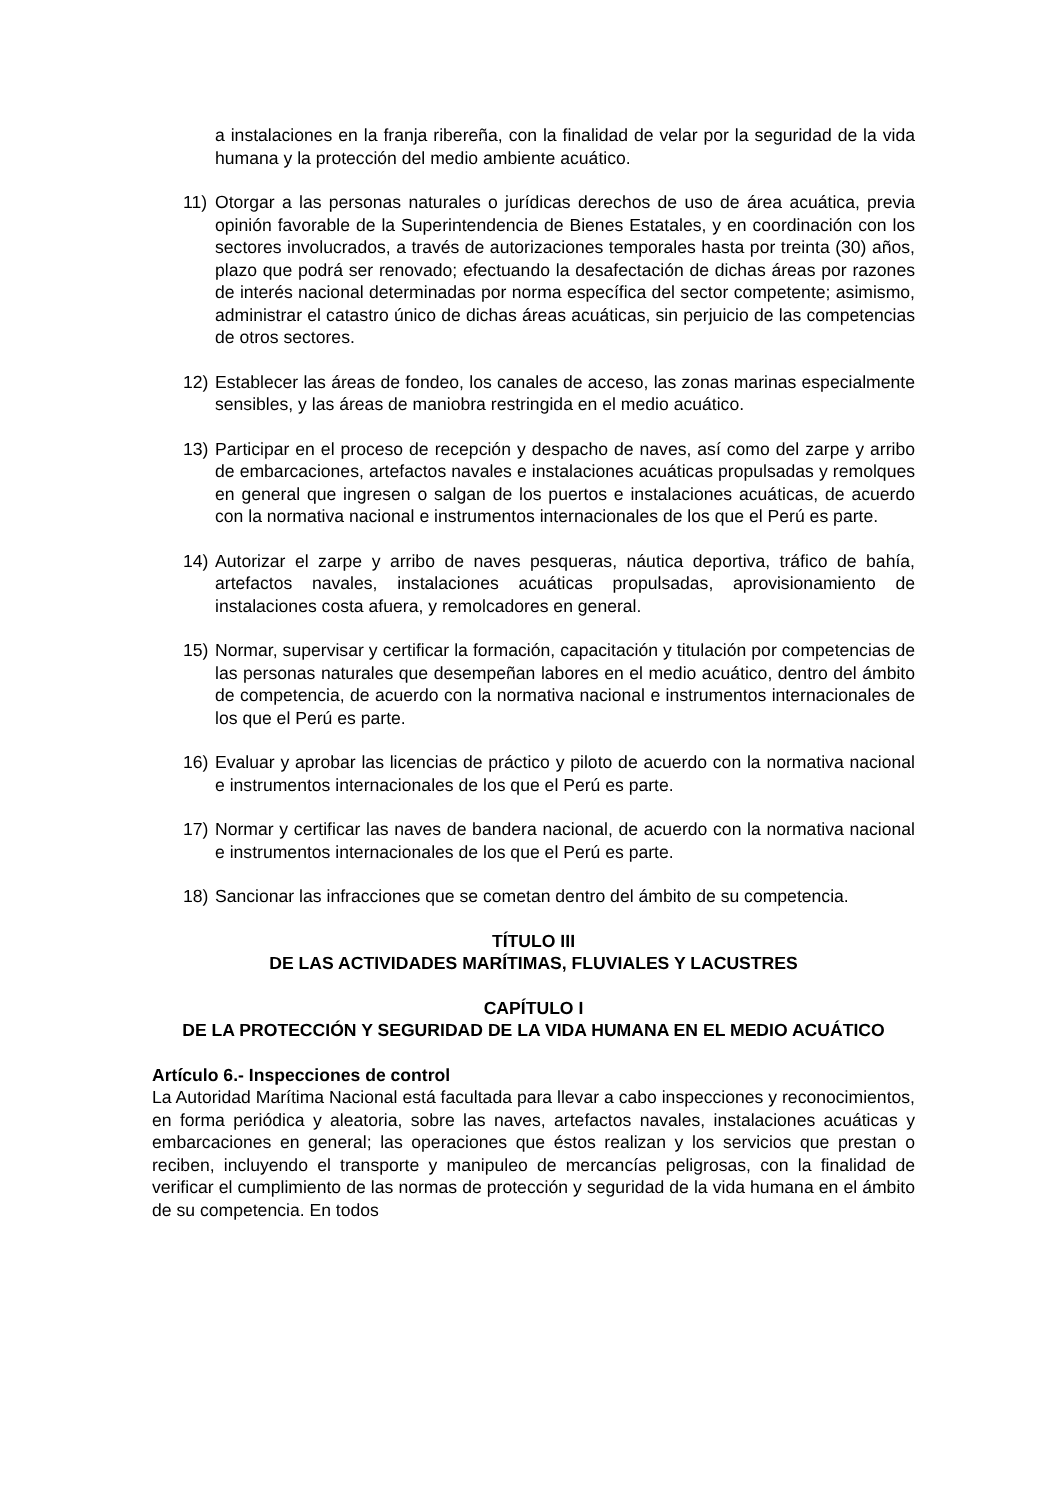a instalaciones en la franja ribereña, con la finalidad de velar por la seguridad de la vida humana y la protección del medio ambiente acuático.
11) Otorgar a las personas naturales o jurídicas derechos de uso de área acuática, previa opinión favorable de la Superintendencia de Bienes Estatales, y en coordinación con los sectores involucrados, a través de autorizaciones temporales hasta por treinta (30) años, plazo que podrá ser renovado; efectuando la desafectación de dichas áreas por razones de interés nacional determinadas por norma específica del sector competente; asimismo, administrar el catastro único de dichas áreas acuáticas, sin perjuicio de las competencias de otros sectores.
12) Establecer las áreas de fondeo, los canales de acceso, las zonas marinas especialmente sensibles, y las áreas de maniobra restringida en el medio acuático.
13) Participar en el proceso de recepción y despacho de naves, así como del zarpe y arribo de embarcaciones, artefactos navales e instalaciones acuáticas propulsadas y remolques en general que ingresen o salgan de los puertos e instalaciones acuáticas, de acuerdo con la normativa nacional e instrumentos internacionales de los que el Perú es parte.
14) Autorizar el zarpe y arribo de naves pesqueras, náutica deportiva, tráfico de bahía, artefactos navales, instalaciones acuáticas propulsadas, aprovisionamiento de instalaciones costa afuera, y remolcadores en general.
15) Normar, supervisar y certificar la formación, capacitación y titulación por competencias de las personas naturales que desempeñan labores en el medio acuático, dentro del ámbito de competencia, de acuerdo con la normativa nacional e instrumentos internacionales de los que el Perú es parte.
16) Evaluar y aprobar las licencias de práctico y piloto de acuerdo con la normativa nacional e instrumentos internacionales de los que el Perú es parte.
17) Normar y certificar las naves de bandera nacional, de acuerdo con la normativa nacional e instrumentos internacionales de los que el Perú es parte.
18) Sancionar las infracciones que se cometan dentro del ámbito de su competencia.
TÍTULO III
DE LAS ACTIVIDADES MARÍTIMAS, FLUVIALES Y LACUSTRES
CAPÍTULO I
DE LA PROTECCIÓN Y SEGURIDAD DE LA VIDA HUMANA EN EL MEDIO ACUÁTICO
Artículo 6.- Inspecciones de control
La Autoridad Marítima Nacional está facultada para llevar a cabo inspecciones y reconocimientos, en forma periódica y aleatoria, sobre las naves, artefactos navales, instalaciones acuáticas y embarcaciones en general; las operaciones que éstos realizan y los servicios que prestan o reciben, incluyendo el transporte y manipuleo de mercancías peligrosas, con la finalidad de verificar el cumplimiento de las normas de protección y seguridad de la vida humana en el ámbito de su competencia. En todos